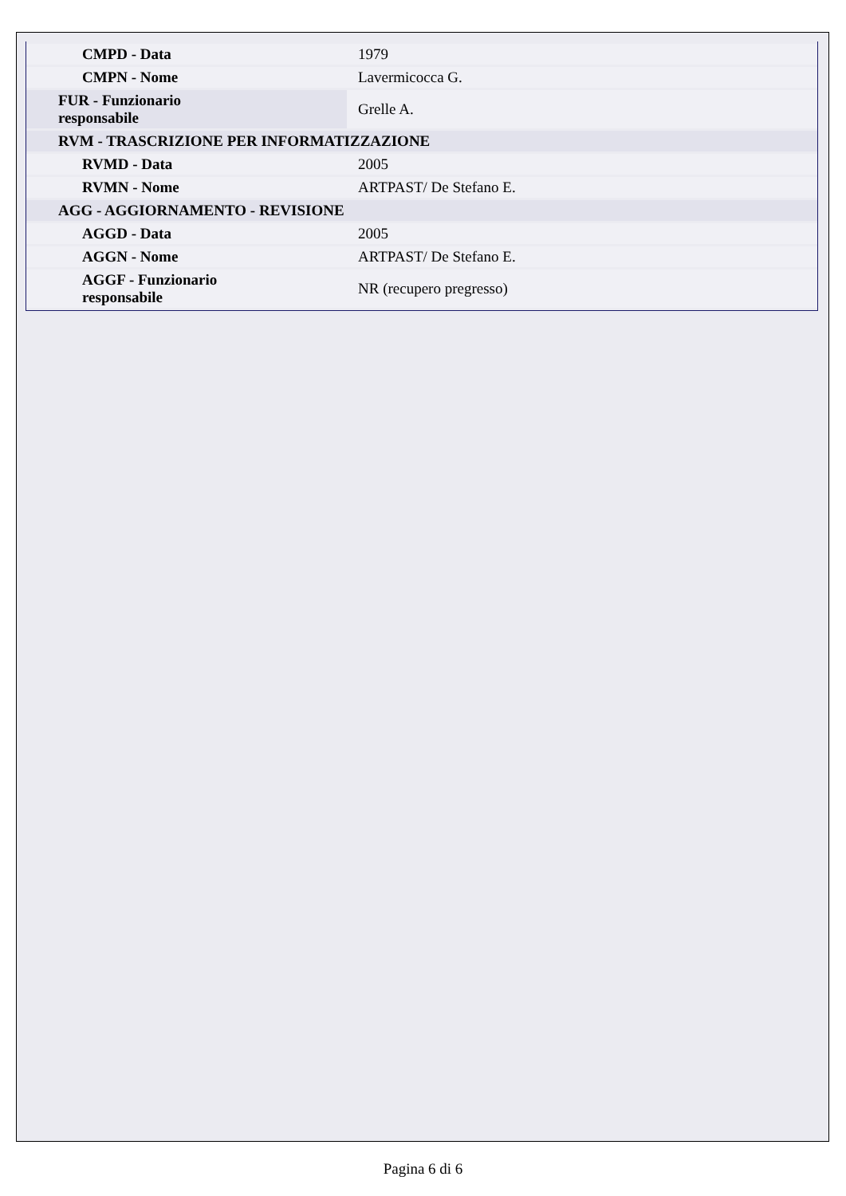| CMPD - Data | 1979 |
| CMPN - Nome | Lavermicocca G. |
| FUR - Funzionario responsabile | Grelle A. |
| RVM - TRASCRIZIONE PER INFORMATIZZAZIONE | |
| RVMD - Data | 2005 |
| RVMN - Nome | ARTPAST/ De Stefano E. |
| AGG - AGGIORNAMENTO - REVISIONE | |
| AGGD - Data | 2005 |
| AGGN - Nome | ARTPAST/ De Stefano E. |
| AGGF - Funzionario responsabile | NR (recupero pregresso) |
Pagina 6 di 6